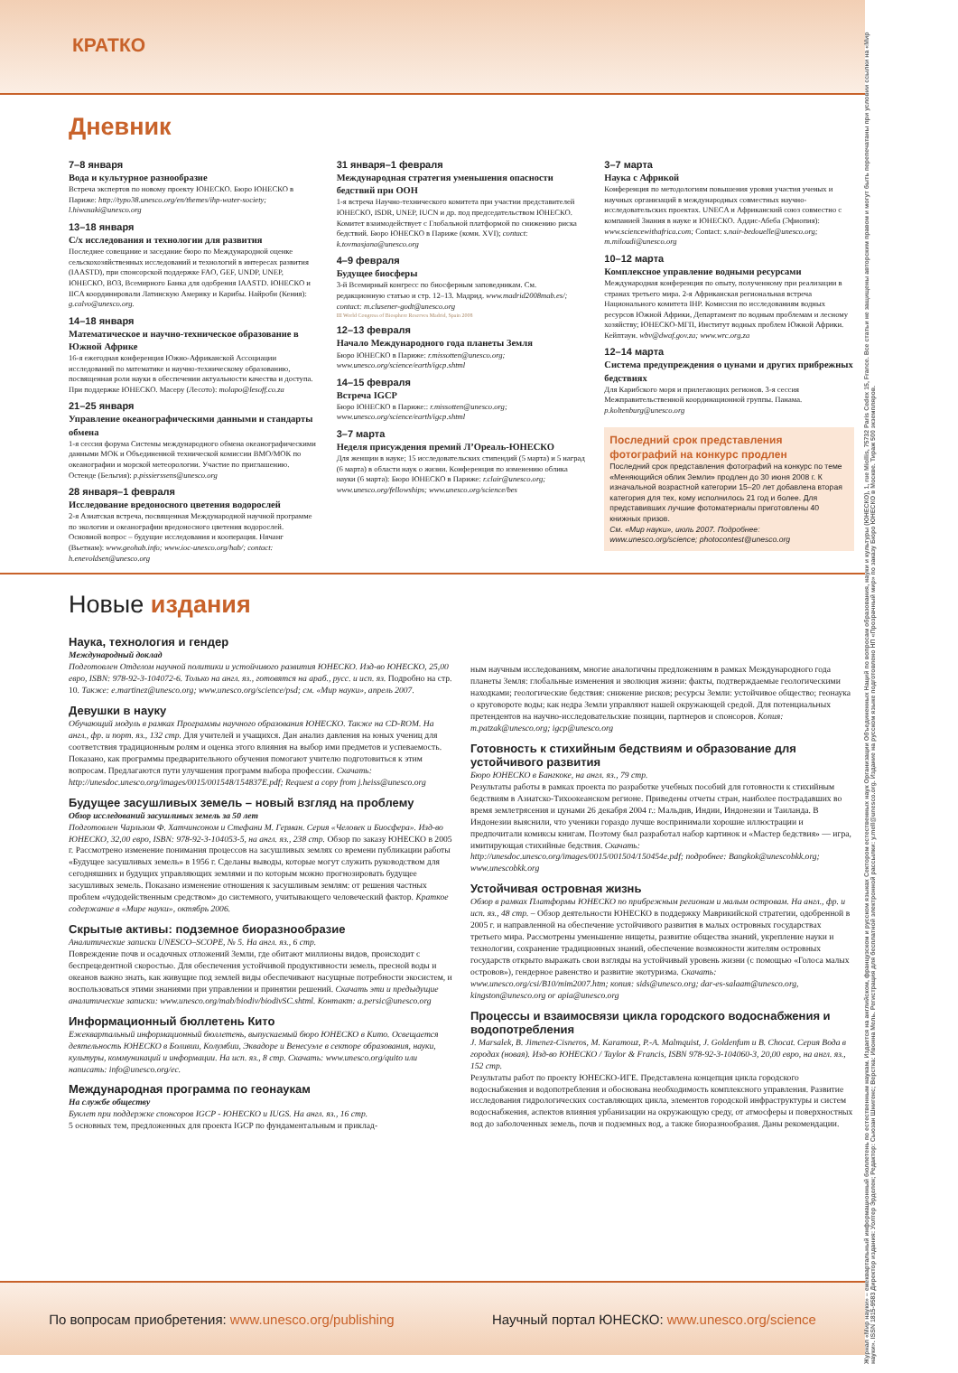КРАТКО
Дневник
7–8 января
Вода и культурное разнообразие
Встреча экспертов по новому проекту ЮНЕСКО. Бюро ЮНЕСКО в Париже: http://typo38.unesco.org/en/themes/ihp-water-society; l.hiwasaki@unesco.org
13–18 января
С/х исследования и технологии для развития
Последнее совещание и заседание бюро по Международной оценке сельскохозяйственных исследований и технологий в интересах развития (IAASTD), при спонсорской поддержке FAO, GEF, UNDP, UNEP, ЮНЕСКО, ВОЗ, Всемирного Банка для одобрения IAASTD. ЮНЕСКО и IICA координировали Латинскую Америку и Карибы. Найроби (Кения): g.calvo@unesco.org.
14–18 января
Математическое и научно-техническое образование в Южной Африке
16-я ежегодная конференция Южно-Африканской Ассоциации исследований по математике и научно-техническому образованию, посвященная роли науки в обеспечении актуальности качества и доступа. При поддержке ЮНЕСКО. Масеру (Лесото): molapo@lesoff.co.za
21–25 января
Управление океанографическими данными и стандарты обмена
1-я сессия форума Системы международного обмена океанографическими данными МОК и Объединенной технической комиссии ВМО/МОК по океанографии и морской метеорологии. Участие по приглашению. Остенде (Бельгия): p.pissierssens@unesco.org
28 января–1 февраля
Исследование вредоносного цветения водорослей
2-я Азиатская встреча, посвященная Международной научной программе по экологии и океанографии вредоносного цветения водорослей. Основной вопрос – будущие исследования и кооперация. Нячанг (Вьетнам): www.geohab.info; www.ioc-unesco.org/hab/; contact: h.enevoldsen@unesco.org
31 января–1 февраля
Международная стратегия уменьшения опасности бедствий при ООН
1-я встреча Научно-технического комитета при участии представителей ЮНЕСКО, ISDR, UNEP, IUCN и др. под председательством ЮНЕСКО. Комитет взаимодействует с Глобальной платформой по снижению риска бедствий. Бюро ЮНЕСКО в Париже (комн. XVI); contact: k.tovmasjana@unesco.org
4–9 февраля
Будущее биосферы
3-й Всемирный конгресс по биосферным заповедникам. См. редакционную статью и стр. 12–13. Мадрид. www.madrid2008mab.es/; contact: m.clusener-godt@unesco.org
III World Congress of Biosphere Reserves Madrid, Spain 2008
12–13 февраля
Начало Международного года планеты Земля
Бюро ЮНЕСКО в Париже: r.missotten@unesco.org; www.unesco.org/science/earth/igcp.shtml
14–15 февраля
Встреча IGCP
Бюро ЮНЕСКО в Париже:: r.missotten@unesco.org; www.unesco.org/science/earth/igcp.shtml
3–7 марта
Неделя присуждения премий Л’Ореаль-ЮНЕСКО
Для женщин в науке; 15 исследовательских стипендий (5 марта) и 5 наград (6 марта) в области наук о жизни. Конференция по изменению облика науки (6 марта): Бюро ЮНЕСКО в Париже: r.clair@unesco.org; www.unesco.org/fellowships; www.unesco.org/science/bes
3–7 марта
Наука с Африкой
Конференция по методологиям повышения уровня участия ученых и научных организаций в международных совместных научно-исследовательских проектах. UNECA и Африканский союз совместно с компанией Знания в науке и ЮНЕСКО. Аддис-Абеба (Эфиопия): www.sciencewithafrica.com; Contact: s.nair-bedouelle@unesco.org; m.miloudi@unesco.org
10–12 марта
Комплексное управление водными ресурсами
Международная конференция по опыту, полученному при реализации в странах третьего мира. 2-я Африканская региональная встреча Национального комитета IHP. Комиссия по исследованиям водных ресурсов Южной Африки, Департамент по водным проблемам и лесному хозяйству; ЮНЕСКО-МГП, Институт водных проблем Южной Африки. Кейптаун. wbv@dwaf.gov.za; www.wrc.org.za
12–14 марта
Система предупреждения о цунами и других прибрежных бедствиях
Для Карибского моря и прилегающих регионов. 3-я сессия Межправительственной координационной группы. Панама. p.koltenburg@unesco.org
Последний срок представления фотографий на конкурс продлен
Последний срок представления фотографий на конкурс по теме «Меняющийся облик Земли» продлен до 30 июня 2008 г. К изначальной возрастной категории 15–20 лет добавлена вторая категория для тех, кому исполнилось 21 год и более. Для представивших лучшие фотоматериалы приготовлены 40 книжных призов.
См. «Мир науки», июль 2007. Подробнее: www.unesco.org/science; photocontest@unesco.org
Новые издания
Наука, технология и гендер
Международный доклад
Подготовлен Отделом научной политики и устойчивого развития ЮНЕСКО. Изд-во ЮНЕСКО, 25,00 евро, ISBN: 978-92-3-104072-6. Только на англ. яз., готовятся на араб., русс. и исп. яз. Подробно на стр. 10. Также: e.martinez@unesco.org; www.unesco.org/science/psd; см. «Мир науки», апрель 2007.
Девушки в науку
Обучающий модуль в рамках Программы научного образования ЮНЕСКО. Также на CD-ROM. На англ., фр. и порт. яз., 132 стр. Для учителей и учащихся. Дан анализ давления на юных учениц для соответствия традиционным ролям и оценка этого влияния на выбор ими предметов и успеваемость. Показано, как программы предварительного обучения помогают учителю подготовиться к этим вопросам. Предлагаются пути улучшения программ выбора профессии. Скачать: http://unesdoc.unesco.org/images/0015/001548/154837E.pdf; Request a copy from j.heiss@unesco.org
Будущее засушливых земель – новый взгляд на проблему
Обзор исследований засушливых земель за 50 лет
Подготовлен Чарльзом Ф. Хатчинсоном и Стефани М. Герман. Серия «Человек и Биосфера». Изд-во ЮНЕСКО, 32,00 евро, ISBN: 978-92-3-104053-5, на англ. яз., 238 стр. Обзор по заказу ЮНЕСКО в 2005 г. Рассмотрено изменение понимания процессов на засушливых землях со времени публикации работы «Будущее засушливых земель» в 1956 г. Сделаны выводы, которые могут служить руководством для сегодняшних и будущих управляющих землями и по которым можно прогнозировать будущее засушливых земель. Показано изменение отношения к засушливым землям: от решения частных проблем «чудодейственным средством» до системного, учитывающего человеческий фактор. Краткое содержание в «Мире науки», октябрь 2006.
Скрытые активы: подземное биоразнообразие
Аналитические записки UNESCO–SCOPE, № 5. На англ. яз., 6 стр.
Повреждение почв и осадочных отложений Земли, где обитают миллионы видов, происходит с беспрецедентной скоростью. Для обеспечения устойчивой продуктивности земель, пресной воды и океанов важно знать, как живущие под землей виды обеспечивают насущные потребности экосистем, и воспользоваться этими знаниями при управлении и принятии решений. Скачать эти и предыдущие аналитические записки: www.unesco.org/mab/biodiv/biodivSC.shtml. Контакт: a.persic@unesco.org
Информационный бюллетень Кито
Ежеквартальный информационный бюллетень, выпускаемый бюро ЮНЕСКО в Кито. Освещается деятельность ЮНЕСКО в Боливии, Колумбии, Эквадоре и Венесуэле в секторе образования, науки, культуры, коммуникаций и информации. На исп. яз., 8 стр. Скачать: www.unesco.org/quito или написать: info@unesco.org/ec.
Международная программа по геонаукам
На службе обществу
Буклет при поддержке спонсоров IGCP - ЮНЕСКО и IUGS. На англ. яз., 16 стр.
5 основных тем, предложенных для проекта IGCP по фундаментальным и приклад-
ным научным исследованиям, многие аналогичны предложениям в рамках Международного года планеты Земля: глобальные изменения и эволюция жизни: факты, подтверждаемые геологическими находками; геологические бедствия: снижение рисков; ресурсы Земли: устойчивое общество; геонаука о круговороте воды; как недра Земли управляют нашей окружающей средой. Для потенциальных претендентов на научно-исследовательские позиции, партнеров и спонсоров. Копия: m.patzak@unesco.org; igcp@unesco.org
Готовность к стихийным бедствиям и образование для устойчивого развития
Бюро ЮНЕСКО в Бангкоке, на англ. яз., 79 стр.
Результаты работы в рамках проекта по разработке учебных пособий для готовности к стихийным бедствиям в Азиатско-Тихоокеанском регионе. Приведены отчеты стран, наиболее пострадавших во время землетрясения и цунами 26 декабря 2004 г.: Мальдив, Индии, Индонезии и Таиланда. В Индонезии выяснили, что ученики гораздо лучше воспринимали хорошие иллюстрации и предпочитали комиксы книгам. Поэтому был разработал набор картинок и «Мастер бедствия» — игра, имитирующая стихийные бедствия. Скачать: http://unesdoc.unesco.org/images/0015/001504/150454e.pdf; подробнее: Bangkok@unescobkk.org; www.unescobkk.org
Устойчивая островная жизнь
Обзор в рамках Платформы ЮНЕСКО по прибрежным регионам и малым островам. На англ., фр. и исп. яз., 48 стр. – Обзор деятельности ЮНЕСКО в поддержку Маврикийской стратегии, одобренной в 2005 г. и направленной на обеспечение устойчивого развития в малых островных государствах третьего мира. Рассмотрены уменьшение нищеты, развитие общества знаний, укрепление науки и технологии, сохранение традиционных знаний, обеспечение возможности жителям островных государств открыто выражать свои взгляды на устойчивый уровень жизни (с помощью «Голоса малых островов»), гендерное равенство и развитие экотуризма. Скачать: www.unesco.org/csi/B10/mim2007.htm; копия: sids@unesco.org; dar-es-salaam@unesco.org, kingston@unesco.org or apia@unesco.org
Процессы и взаимосвязи цикла городского водоснабжения и водопотребления
J. Marsalek, B. Jimenez-Cisneros, M. Karamouz, P.-A. Malmquist, J. Goldenfum и B. Chocat. Серия Вода в городах (новая). Изд-во ЮНЕСКО / Taylor & Francis, ISBN 978-92-3-104060-3, 20,00 евро, на англ. яз., 152 стр.
Результаты работ по проекту ЮНЕСКО-ИГЕ. Представлена концепция цикла городского водоснабжения и водопотребления и обоснована необходимость комплексного управления. Развитие исследования гидрологических составляющих цикла, элементов городской инфраструктуры и систем водоснабжения, аспектов влияния урбанизации на окружающую среду, от атмосферы и поверхностных вод до заболоченных земель, почв и подземных вод, а также биоразнообразия. Даны рекомендации.
По вопросам приобретения: www.unesco.org/publishing
Научный портал ЮНЕСКО: www.unesco.org/science
Журнал «Мир науки» – ежеквартальный информационный бюллетень по естественным наукам. Издается на английском, французском и русском языках Сектором естественных наук Организации Объединенных Наций по вопросам образования, науки и культуры (ЮНЕСКО), 1, rue Miollis, 75732 Paris Cedex 15, France. Все статьи не защищены авторским правом и могут быть перепечатаны при условии ссылки на «Мир науки». ISSN 1815-9583 Директор издания: Уолтер Эрделен; Редактор: Сьюзан Шнигенс; Верстка: Ивонна Мель. Регистрация для бесплатной электронной рассылки: y.mell@unesco.org. Издание на русском языке подготовлено НП «Прозрачный мир» по заказу Бюро ЮНЕСКО в Москве. Тираж 500 экземпляров.